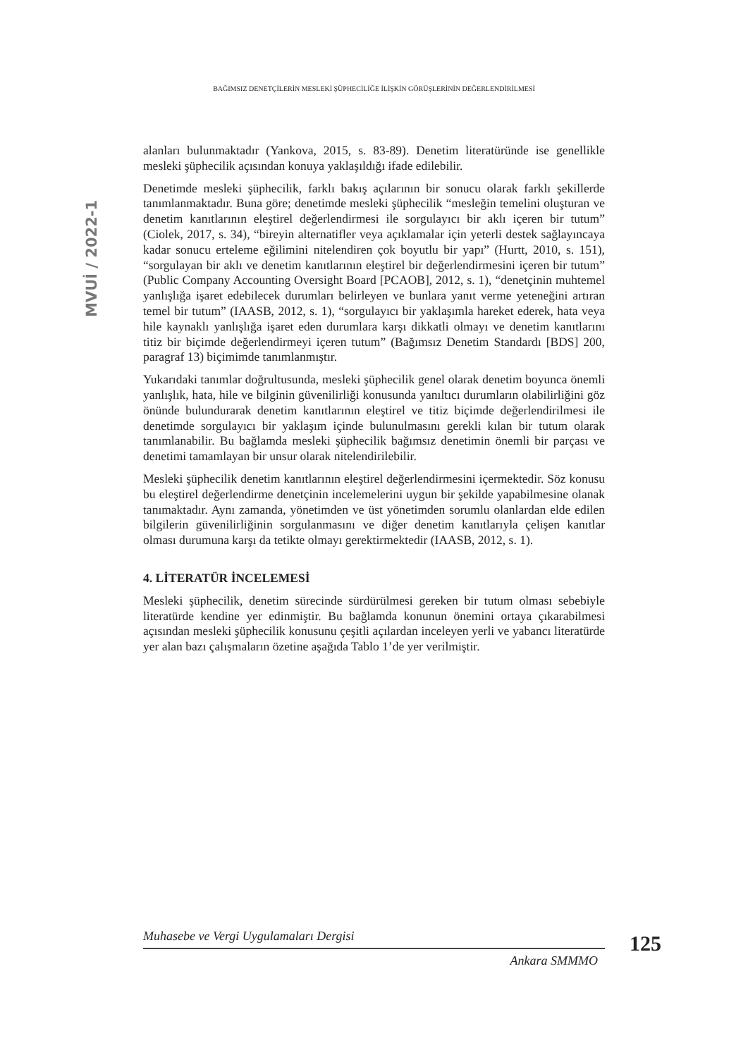BAĞIMSIZ DENETÇİLERİN MESLEKİ ŞÜPHECİLİĞE İLİŞKİN GÖRÜŞLERİNİN DEĞERLENDİRİLMESİ
MVUİ / 2022-1
alanları bulunmaktadır (Yankova, 2015, s. 83-89). Denetim literatüründe ise genellikle mesleki şüphecilik açısından konuya yaklaşıldığı ifade edilebilir.
Denetimde mesleki şüphecilik, farklı bakış açılarının bir sonucu olarak farklı şekillerde tanımlanmaktadır. Buna göre; denetimde mesleki şüphecilik “mesleğin temelini oluşturan ve denetim kanıtlarının eleştirel değerlendirmesi ile sorgulayıcı bir aklı içeren bir tutum” (Ciolek, 2017, s. 34), “bireyin alternatifler veya açıklamalar için yeterli destek sağlayıncaya kadar sonucu erteleme eğilimini nitelendiren çok boyutlu bir yapı” (Hurtt, 2010, s. 151), “sorgulayan bir aklı ve denetim kanıtlarının eleştirel bir değerlendirmesini içeren bir tutum” (Public Company Accounting Oversight Board [PCAOB], 2012, s. 1), “denetçinin muhtemel yanlışlığa işaret edebilecek durumları belirleyen ve bunlara yanıt verme yeteneğini artıran temel bir tutum” (IAASB, 2012, s. 1), “sorgulayıcı bir yaklaşımla hareket ederek, hata veya hile kaynaklı yanlışlığa işaret eden durumlara karşı dikkatli olmayı ve denetim kanıtlarını titiz bir biçimde değerlendirmeyi içeren tutum” (Bağımsız Denetim Standardı [BDS] 200, paragraf 13) biçimimde tanımlanmıştır.
Yukarıdaki tanımlar doğrultusunda, mesleki şüphecilik genel olarak denetim boyunca önemli yanlışlık, hata, hile ve bilginin güvenilirliği konusunda yanıltıcı durumların olabilirliğini göz önünde bulundurarak denetim kanıtlarının eleştirel ve titiz biçimde değerlendirilmesi ile denetimde sorgulayıcı bir yaklaşım içinde bulunulmasını gerekli kılan bir tutum olarak tanımlanabilir. Bu bağlamda mesleki şüphecilik bağımsız denetimin önemli bir parçası ve denetimi tamamlayan bir unsur olarak nitelendirilebilir.
Mesleki şüphecilik denetim kanıtlarının eleştirel değerlendirmesini içermektedir. Söz konusu bu eleştirel değerlendirme denetçinin incelemelerini uygun bir şekilde yapabilmesine olanak tanımaktadır. Aynı zamanda, yönetimden ve üst yönetimden sorumlu olanlardan elde edilen bilgilerin güvenilirliğinin sorgulanmasını ve diğer denetim kanıtlarıyla çelişen kanıtlar olması durumuna karşı da tetikte olmayı gerektirmektedir (IAASB, 2012, s. 1).
4. LİTERATÜR İNCELEMESİ
Mesleki şüphecilik, denetim sürecinde sürdürülmesi gereken bir tutum olması sebebiyle literatürde kendine yer edinmiştir. Bu bağlamda konunun önemini ortaya çıkarabilmesi açısından mesleki şüphecilik konusunu çeşitli açılardan inceleyen yerli ve yabancı literatürde yer alan bazı çalışmaların özetine aşağıda Tablo 1’de yer verilmiştir.
Muhasebe ve Vergi Uygulamaları Dergisi
Ankara SMMMO
125